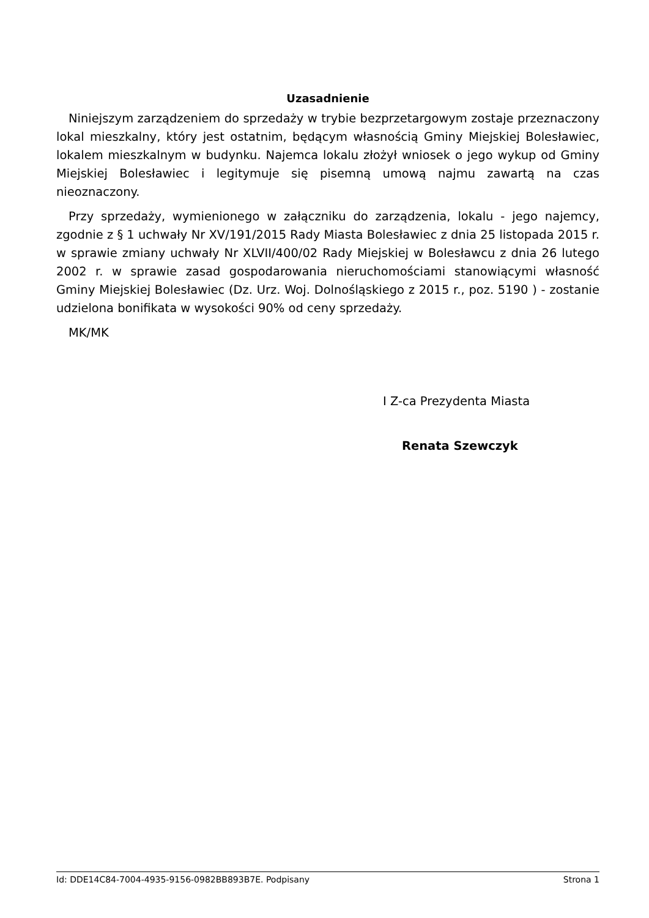Uzasadnienie
Niniejszym zarządzeniem do sprzedaży w trybie bezprzetargowym zostaje przeznaczony lokal mieszkalny, który jest ostatnim, będącym własnością Gminy Miejskiej Bolesławiec, lokalem mieszkalnym w budynku. Najemca lokalu złożył wniosek o jego wykup od Gminy Miejskiej Bolesławiec i legitymuje się pisemną umową najmu zawartą na czas nieoznaczony.
Przy sprzedaży, wymienionego w załączniku do zarządzenia, lokalu - jego najemcy, zgodnie z § 1 uchwały Nr XV/191/2015 Rady Miasta Bolesławiec z dnia 25 listopada 2015 r. w sprawie zmiany uchwały Nr XLVII/400/02 Rady Miejskiej w Bolesławcu z dnia 26 lutego 2002 r. w sprawie zasad gospodarowania nieruchomościami stanowiącymi własność Gminy Miejskiej Bolesławiec (Dz. Urz. Woj. Dolnośląskiego z 2015 r., poz. 5190 ) - zostanie udzielona bonifikata w wysokości 90% od ceny sprzedaży.
MK/MK
I Z-ca Prezydenta Miasta
Renata Szewczyk
Id: DDE14C84-7004-4935-9156-0982BB893B7E. Podpisany Strona 1